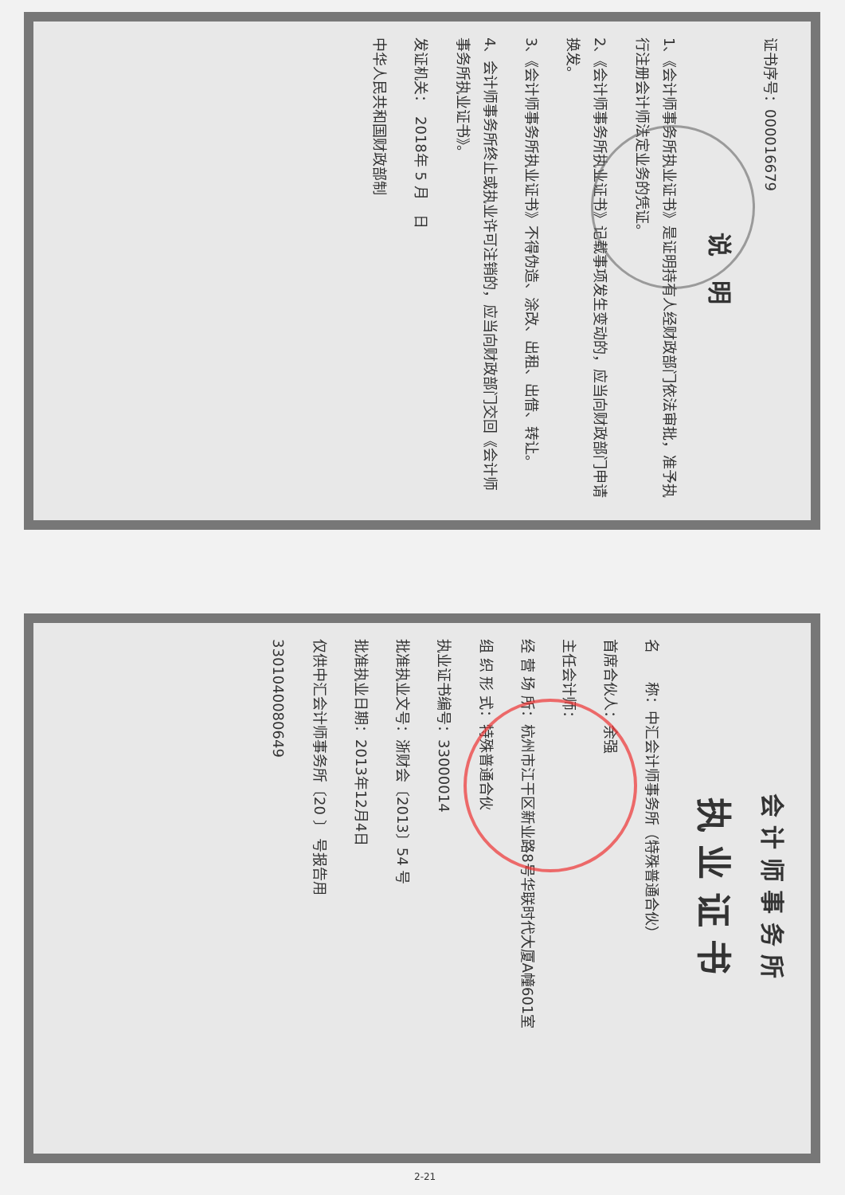证书序号：000016679
说　明
1、《会计师事务所执业证书》是证明持有人经财政部门依法审批，准予执行注册会计师法定业务的凭证。
2、《会计师事务所执业证书》记载事项发生变动的，应当向财政部门申请换发。
3、《会计师事务所执业证书》不得伪造、涂改、出租、出借、转让。
4、会计师事务所终止或执业许可注销的，应当向财政部门交回《会计师事务所执业证书》。
发证机关：　2018年 5 月　日
中华人民共和国财政部制
会 计 师 事 务 所
执 业 证 书
名　　称：中汇会计师事务所（特殊普通合伙）
首席合伙人：余强
主任会计师：
经 营 场 所：杭州市江干区新业路8号华联时代大厦A幢601室
组 织 形 式：特殊普通合伙
执业证书编号：33000014
批准执业文号：浙财会〔2013〕54 号
批准执业日期：2013年12月4日
仅供中汇会计师事务所〔20 〕 号报告用
3301040080649
2-21